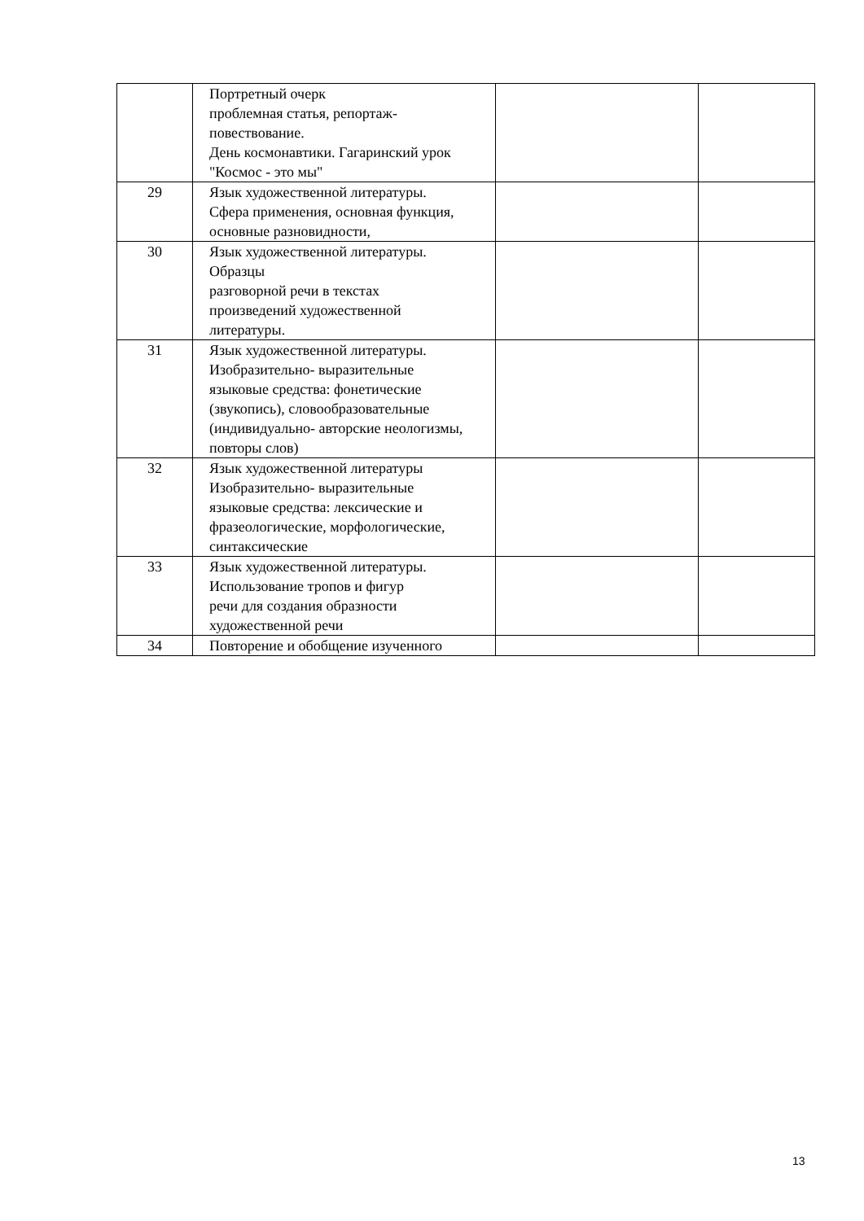| | Портретный очерк проблемная статья, репортаж- повествование. День космонавтики. Гагаринский урок "Космос - это мы" | | |
| 29 | Язык художественной литературы. Сфера применения, основная функция, основные разновидности, | | |
| 30 | Язык художественной литературы. Образцы разговорной речи в текстах произведений художественной литературы. | | |
| 31 | Язык художественной литературы. Изобразительно- выразительные языковые средства: фонетические (звукопись), словообразовательные (индивидуально- авторские неологизмы, повторы слов) | | |
| 32 | Язык художественной литературы Изобразительно- выразительные языковые средства: лексические и фразеологические, морфологические, синтаксические | | |
| 33 | Язык художественной литературы. Использование тропов и фигур речи для создания образности художественной речи | | |
| 34 | Повторение и обобщение изученного | | |
13